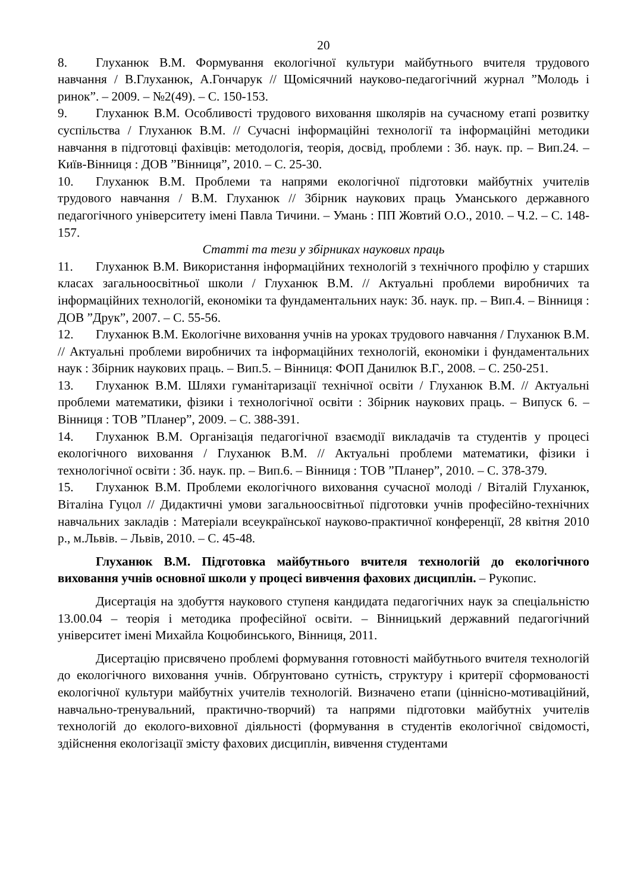20
8. Глуханюк В.М. Формування екологічної культури майбутнього вчителя трудового навчання / В.Глуханюк, А.Гончарук // Щомісячний науково-педагогічний журнал ”Молодь і ринок”. – 2009. – №2(49). – С. 150-153.
9. Глуханюк В.М. Особливості трудового виховання школярів на сучасному етапі розвитку суспільства / Глуханюк В.М. // Сучасні інформаційні технології та інформаційні методики навчання в підготовці фахівців: методологія, теорія, досвід, проблеми : Зб. наук. пр. – Вип.24. – Київ-Вінниця : ДОВ ”Вінниця”, 2010. – С. 25-30.
10. Глуханюк В.М. Проблеми та напрями екологічної підготовки майбутніх учителів трудового навчання / В.М. Глуханюк // Збірник наукових праць Уманського державного педагогічного університету імені Павла Тичини. – Умань : ПП Жовтий О.О., 2010. – Ч.2. – С. 148-157.
Статті та тези у збірниках наукових праць
11. Глуханюк В.М. Використання інформаційних технологій з технічного профілю у старших класах загальноосвітньої школи / Глуханюк В.М. // Актуальні проблеми виробничих та інформаційних технологій, економіки та фундаментальних наук: Зб. наук. пр. – Вип.4. – Вінниця : ДОВ ”Друк”, 2007. – С. 55-56.
12. Глуханюк В.М. Екологічне виховання учнів на уроках трудового навчання / Глуханюк В.М. // Актуальні проблеми виробничих та інформаційних технологій, економіки і фундаментальних наук : Збірник наукових праць. – Вип.5. – Вінниця: ФОП Данилюк В.Г., 2008. – С. 250-251.
13. Глуханюк В.М. Шляхи гуманітаризації технічної освіти / Глуханюк В.М. // Актуальні проблеми математики, фізики і технологічної освіти : Збірник наукових праць. – Випуск 6. – Вінниця : ТОВ ”Планер”, 2009. – С. 388-391.
14. Глуханюк В.М. Організація педагогічної взаємодії викладачів та студентів у процесі екологічного виховання / Глуханюк В.М. // Актуальні проблеми математики, фізики і технологічної освіти : Зб. наук. пр. – Вип.6. – Вінниця : ТОВ ”Планер”, 2010. – С. 378-379.
15. Глуханюк В.М. Проблеми екологічного виховання сучасної молоді / Віталій Глуханюк, Віталіна Гуцол // Дидактичні умови загальноосвітньої підготовки учнів професійно-технічних навчальних закладів : Матеріали всеукраїнської науково-практичної конференції, 28 квітня 2010 р., м.Львів. – Львів, 2010. – С. 45-48.
Глуханюк В.М. Підготовка майбутнього вчителя технологій до екологічного виховання учнів основної школи у процесі вивчення фахових дисциплін. – Рукопис.
Дисертація на здобуття наукового ступеня кандидата педагогічних наук за спеціальністю 13.00.04 – теорія і методика професійної освіти. – Вінницький державний педагогічний університет імені Михайла Коцюбинського, Вінниця, 2011.
Дисертацію присвячено проблемі формування готовності майбутнього вчителя технологій до екологічного виховання учнів. Обґрунтовано сутність, структуру і критерії сформованості екологічної культури майбутніх учителів технологій. Визначено етапи (ціннісно-мотиваційний, навчально-тренувальний, практично-творчий) та напрями підготовки майбутніх учителів технологій до еколого-виховної діяльності (формування в студентів екологічної свідомості, здійснення екологізації змісту фахових дисциплін, вивчення студентами